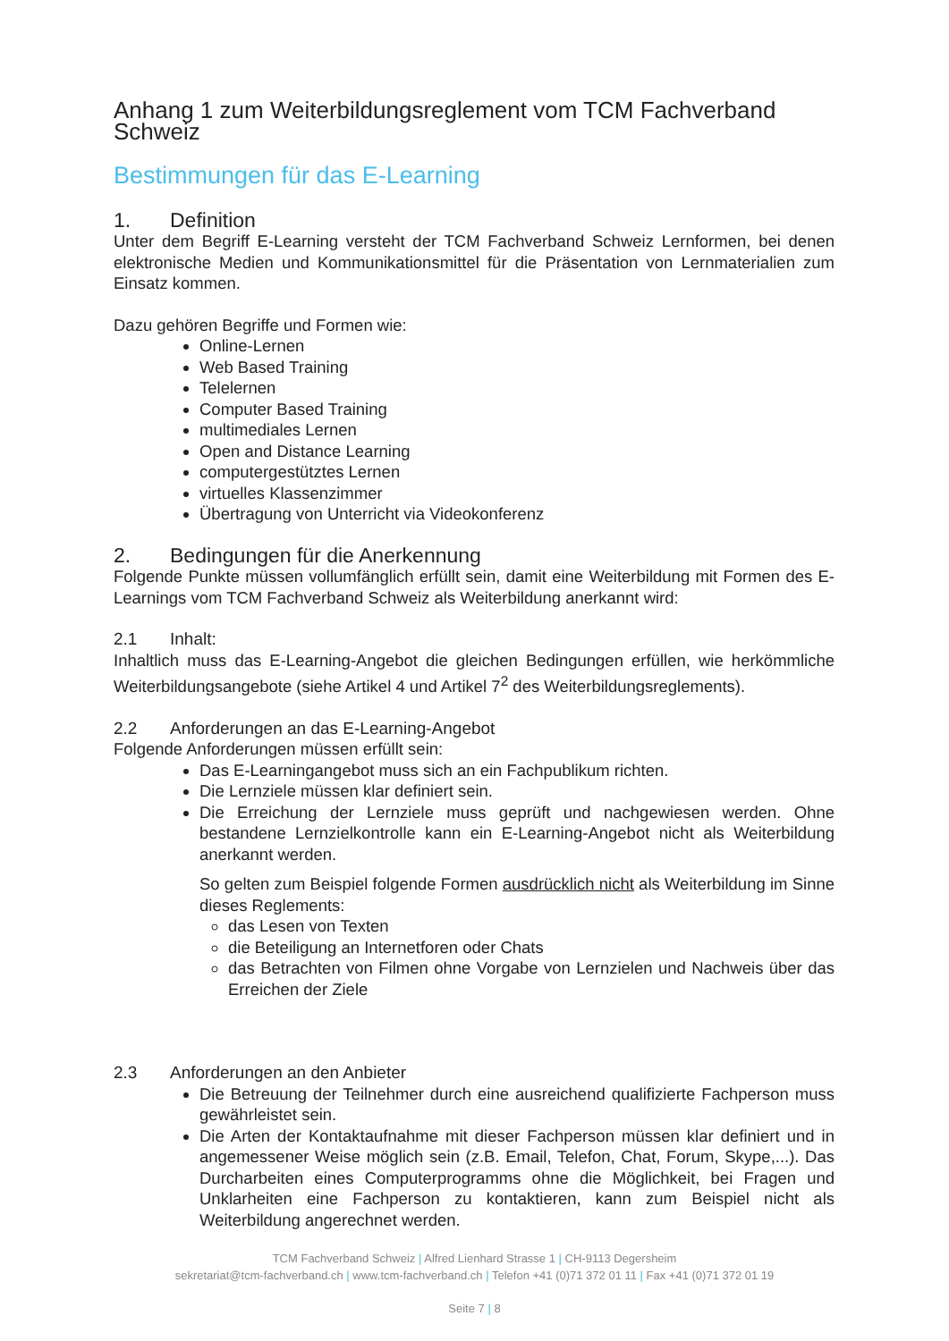Anhang 1 zum Weiterbildungsreglement vom TCM Fachverband Schweiz
Bestimmungen für das E-Learning
1. Definition
Unter dem Begriff E-Learning versteht der TCM Fachverband Schweiz Lernformen, bei denen elektronische Medien und Kommunikationsmittel für die Präsentation von Lernmaterialien zum Einsatz kommen.
Dazu gehören Begriffe und Formen wie:
Online-Lernen
Web Based Training
Telelernen
Computer Based Training
multimediales Lernen
Open and Distance Learning
computergestütztes Lernen
virtuelles Klassenzimmer
Übertragung von Unterricht via Videokonferenz
2. Bedingungen für die Anerkennung
Folgende Punkte müssen vollumfänglich erfüllt sein, damit eine Weiterbildung mit Formen des E-Learnings vom TCM Fachverband Schweiz als Weiterbildung anerkannt wird:
2.1 Inhalt:
Inhaltlich muss das E-Learning-Angebot die gleichen Bedingungen erfüllen, wie herkömmliche Weiterbildungsangebote (siehe Artikel 4 und Artikel 7<sup>2</sup> des Weiterbildungsreglements).
2.2 Anforderungen an das E-Learning-Angebot
Folgende Anforderungen müssen erfüllt sein:
Das E-Learningangebot muss sich an ein Fachpublikum richten.
Die Lernziele müssen klar definiert sein.
Die Erreichung der Lernziele muss geprüft und nachgewiesen werden. Ohne bestandene Lernzielkontrolle kann ein E-Learning-Angebot nicht als Weiterbildung anerkannt werden.
So gelten zum Beispiel folgende Formen ausdrücklich nicht als Weiterbildung im Sinne dieses Reglements:
das Lesen von Texten
die Beteiligung an Internetforen oder Chats
das Betrachten von Filmen ohne Vorgabe von Lernzielen und Nachweis über das Erreichen der Ziele
2.3 Anforderungen an den Anbieter
Die Betreuung der Teilnehmer durch eine ausreichend qualifizierte Fachperson muss gewährleistet sein.
Die Arten der Kontaktaufnahme mit dieser Fachperson müssen klar definiert und in angemessener Weise möglich sein (z.B. Email, Telefon, Chat, Forum, Skype,...). Das Durcharbeiten eines Computerprogramms ohne die Möglichkeit, bei Fragen und Unklarheiten eine Fachperson zu kontaktieren, kann zum Beispiel nicht als Weiterbildung angerechnet werden.
TCM Fachverband Schweiz | Alfred Lienhard Strasse 1 | CH-9113 Degersheim
sekretariat@tcm-fachverband.ch | www.tcm-fachverband.ch | Telefon +41 (0)71 372 01 11 | Fax +41 (0)71 372 01 19
Seite 7 | 8